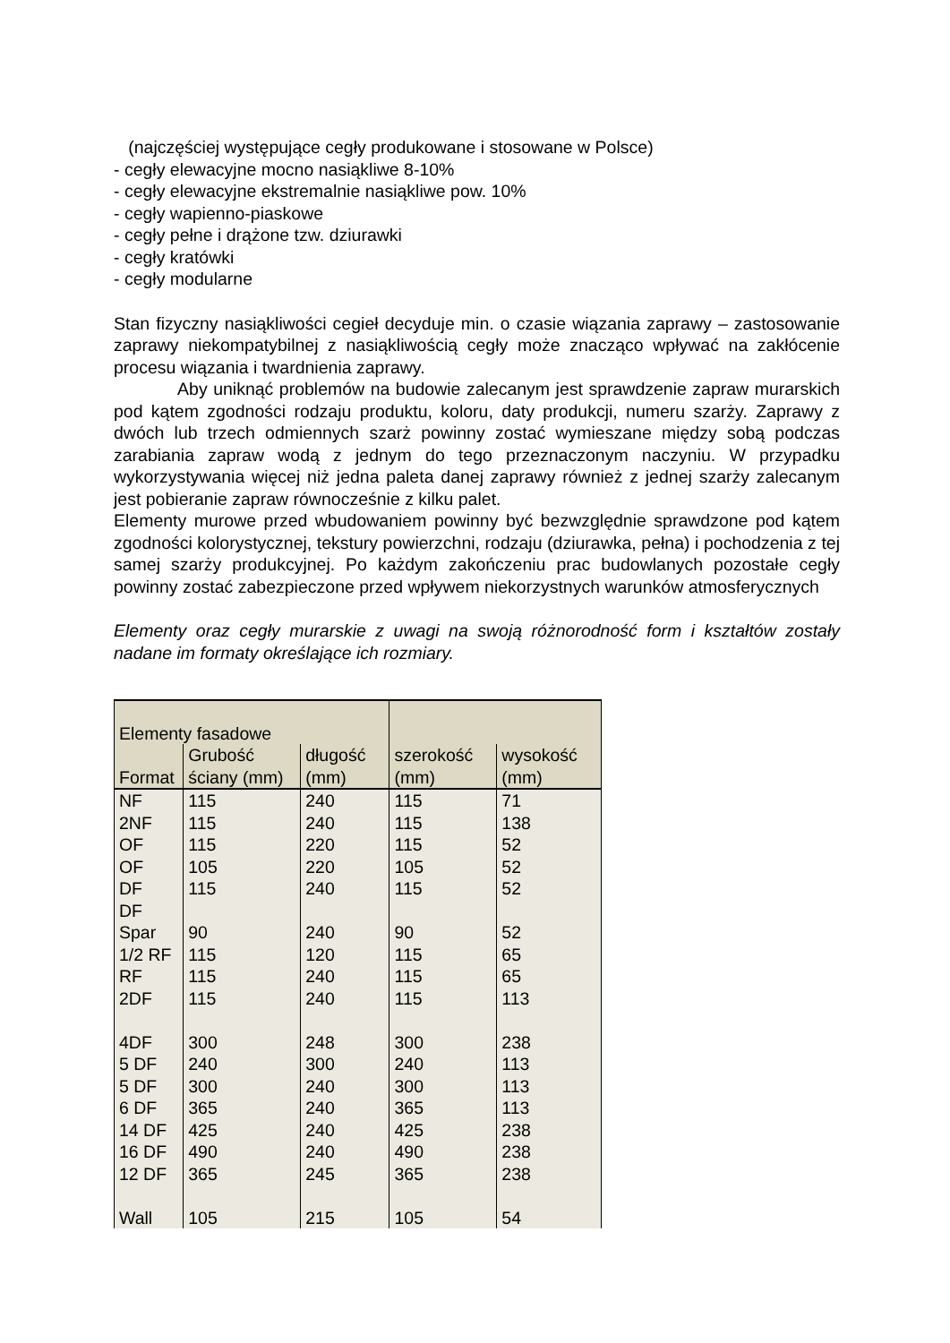(najczęściej występujące cegły produkowane i stosowane w Polsce)
- cegły elewacyjne mocno nasiąkliwe 8-10%
- cegły elewacyjne ekstremalnie nasiąkliwe pow. 10%
- cegły wapienno-piaskowe
- cegły pełne i drążone tzw. dziurawki
- cegły kratówki
- cegły modularne
Stan fizyczny nasiąkliwości cegieł decyduje min. o czasie wiązania zaprawy – zastosowanie zaprawy niekompatybilnej z nasiąkliwością cegły może znacząco wpływać na zakłócenie procesu wiązania i twardnienia zaprawy.
Aby uniknąć problemów na budowie zalecanym jest sprawdzenie zapraw murarskich pod kątem zgodności rodzaju produktu, koloru, daty produkcji, numeru szarży. Zaprawy z dwóch lub trzech odmiennych szarż powinny zostać wymieszane między sobą podczas zarabiania zapraw wodą z jednym do tego przeznaczonym naczyniu. W przypadku wykorzystywania więcej niż jedna paleta danej zaprawy również z jednej szarży zalecanym jest pobieranie zapraw równocześnie z kilku palet.
Elementy murowe przed wbudowaniem powinny być bezwzględnie sprawdzone pod kątem zgodności kolorystycznej, tekstury powierzchni, rodzaju (dziurawka, pełna) i pochodzenia z tej samej szarży produkcyjnej. Po każdym zakończeniu prac budowlanych pozostałe cegły powinny zostać zabezpieczone przed wpływem niekorzystnych warunków atmosferycznych
Elementy oraz cegły murarskie z uwagi na swoją różnorodność form i kształtów zostały nadane im formaty określające ich rozmiary.
| Elementy fasadowe | | | | |
| --- | --- | --- | --- | --- |
| Format | Grubość ściany (mm) | długość (mm) | szerokość (mm) | wysokość (mm) |
| NF | 115 | 240 | 115 | 71 |
| 2NF | 115 | 240 | 115 | 138 |
| OF | 115 | 220 | 115 | 52 |
| OF | 105 | 220 | 105 | 52 |
| DF | 115 | 240 | 115 | 52 |
| DF Spar | 90 | 240 | 90 | 52 |
| 1/2 RF | 115 | 120 | 115 | 65 |
| RF | 115 | 240 | 115 | 65 |
| 2DF | 115 | 240 | 115 | 113 |
| 4DF | 300 | 248 | 300 | 238 |
| 5 DF | 240 | 300 | 240 | 113 |
| 5 DF | 300 | 240 | 300 | 113 |
| 6 DF | 365 | 240 | 365 | 113 |
| 14 DF | 425 | 240 | 425 | 238 |
| 16 DF | 490 | 240 | 490 | 238 |
| 12 DF | 365 | 245 | 365 | 238 |
| Wall | 105 | 215 | 105 | 54 |